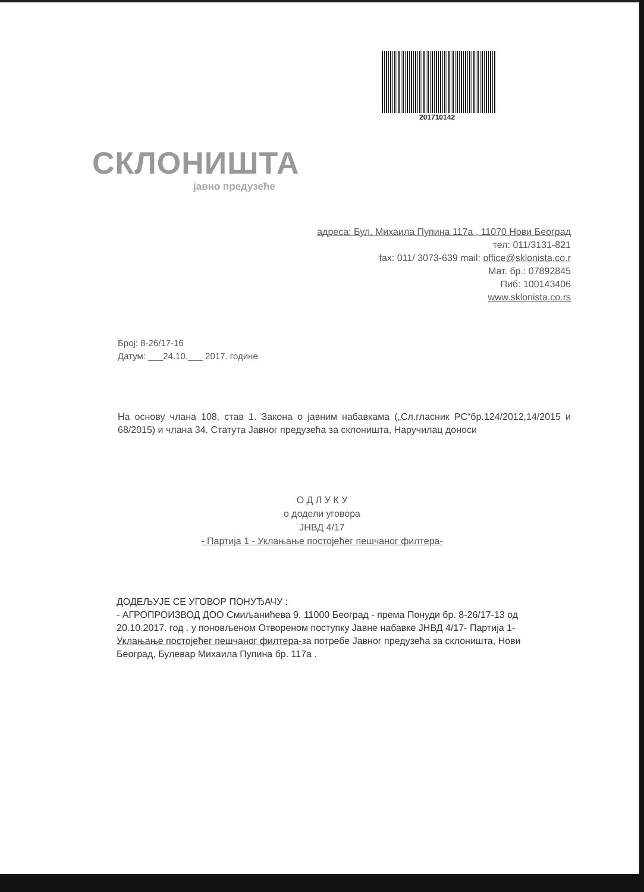201710142
СКЛОНИШТА
јавно предузеће
адреса: Бул. Михаила Пупина 117а , 11070 Нови Београд
тел: 011/3131-821
fax: 011/ 3073-639 mail: office@sklonista.co.r
Мат. бр.: 07892845
Пиб: 100143406
www.sklonista.co.rs
Број: 8-26/17-16
Датум: ___24.10.___ 2017. године
На основу члана 108. став 1. Закона о јавним набавкама („Сл.гласник РС“бр.124/2012,14/2015 и 68/2015) и члана 34. Статута Јавног предузећа за склоништа, Наручилац доноси
О Д Л У К У
о додели уговора
ЈНВД 4/17
- Партија 1 - Уклањање постојећег пешчаног филтера-
ДОДЕЉУЈЕ СЕ УГОВОР ПОНУЂАЧУ :
- АГРОПРОИЗВОД ДОО Смиљанићева 9. 11000 Београд - према Понуди бр. 8-26/17-13 од 20.10.2017. год . у поновљеном Отвореном поступку Јавне набавке ЈНВД 4/17- Партија 1- Уклањање постојећег пешчаног филтера-за потребе Јавног предузећа за склоништа, Нови Београд, Булевар Михаила Пупина бр. 117а .